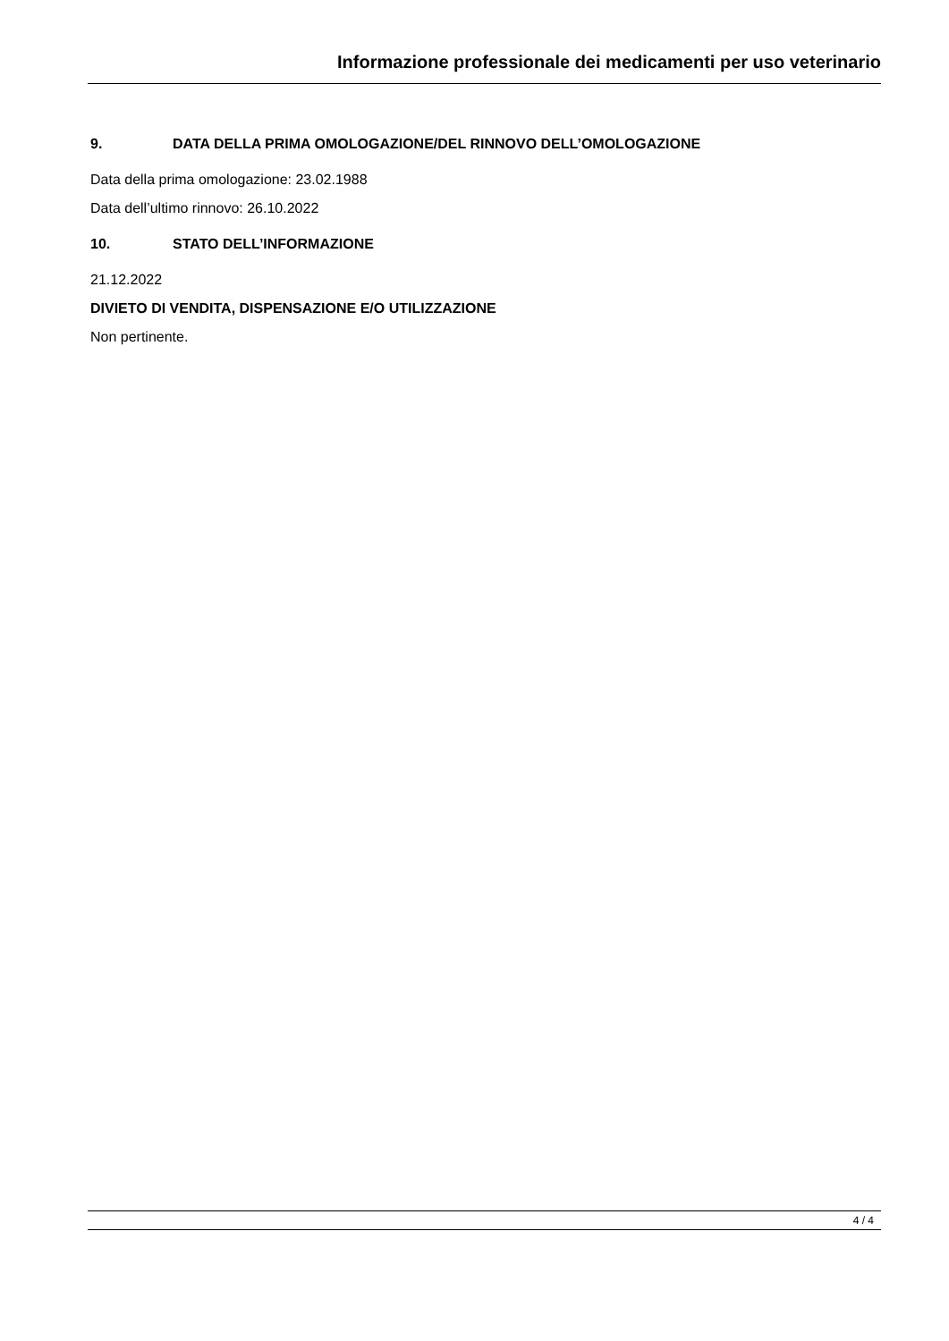Informazione professionale dei medicamenti per uso veterinario
9. DATA DELLA PRIMA OMOLOGAZIONE/DEL RINNOVO DELL’OMOLOGAZIONE
Data della prima omologazione: 23.02.1988
Data dell’ultimo rinnovo: 26.10.2022
10. STATO DELL’INFORMAZIONE
21.12.2022
DIVIETO DI VENDITA, DISPENSAZIONE E/O UTILIZZAZIONE
Non pertinente.
4 / 4